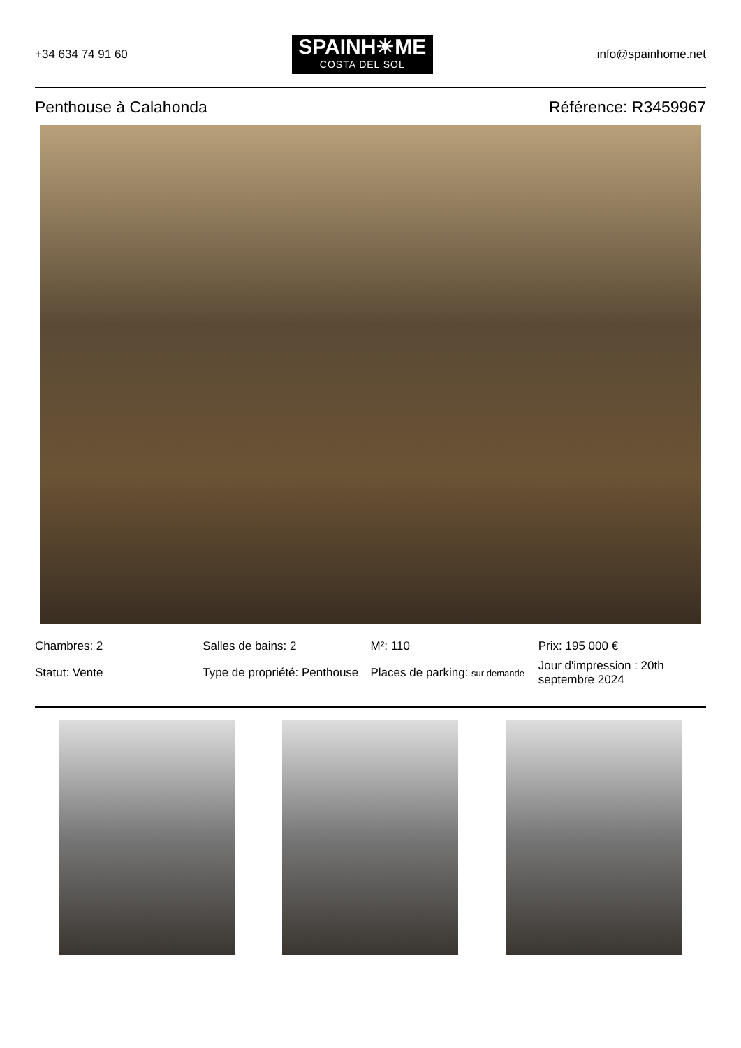+34 634 74 91 60
SPAINH☀ME
COSTA DEL SOL
info@spainhome.net
Penthouse à Calahonda Référence: R3459967
Chambres: 2
Salles de bains: 2
M²: 110
Prix: 195 000 €
Statut: Vente
Type de propriété: Penthouse
Places de parking: sur demande
Jour d'impression : 20th septembre 2024